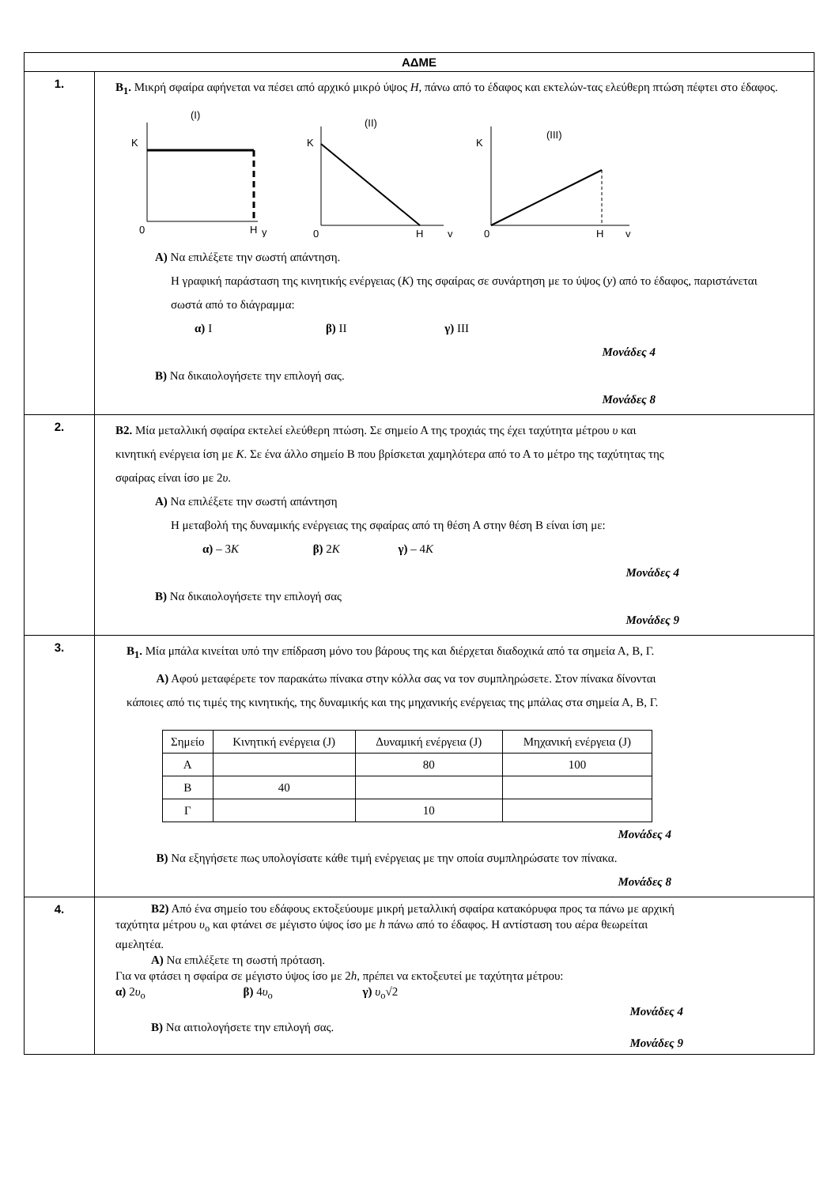| ΑΔΜΕ | |
| --- | --- |
| 1. | Β<sub>1</sub>. Μικρή σφαίρα αφήνεται να πέσει από αρχικό μικρό ύψος H , πάνω από το έδαφος και εκτελών-τας ελεύθερη πτώση πέφτει στο έδαφος. (I) K 0 H y (II) K 0 H y (III) K 0 H y Α) Να επιλέξετε την σωστή απάντηση. Η γραφική παράσταση της κινητικής ενέργειας ( K ) της σφαίρας σε συνάρτηση με το ύψος ( y ) από το έδαφος, παριστάνεται σωστά από το διάγραμμα: α) I β) II γ) III Μονάδες 4 Β) Να δικαιολογήσετε την επιλογή σας. Μονάδες 8 |
| 2. | Β2. Μία μεταλλική σφαίρα εκτελεί ελεύθερη πτώση. Σε σημείο Α της τροχιάς της έχει ταχύτητα μέτρου υ και κινητική ενέργεια ίση με Κ . Σε ένα άλλο σημείο Β που βρίσκεται χαμηλότερα από το Α το μέτρο της ταχύτητας της σφαίρας είναι ίσο με 2 υ . Α) Να επιλέξετε την σωστή απάντηση Η μεταβολή της δυναμικής ενέργειας της σφαίρας από τη θέση Α στην θέση Β είναι ίση με: α) – 3 K β) 2 K γ) – 4 K Μονάδες 4 Β) Να δικαιολογήσετε την επιλογή σας Μονάδες 9 |
| 3. | Β<sub>1</sub>. Μία μπάλα κινείται υπό την επίδραση μόνο του βάρους της και διέρχεται διαδοχικά από τα σημεία Α, Β, Γ. Α) Αφού μεταφέρετε τον παρακάτω πίνακα στην κόλλα σας να τον συμπληρώσετε. Στον πίνακα δίνονται κάποιες από τις τιμές της κινητικής, της δυναμικής και της μηχανικής ενέργειας της μπάλας στα σημεία Α, Β, Γ. / Σημείο / Κινητική ενέργεια (J) / Δυναμική ενέργεια (J) / Μηχανική ενέργεια (J) / / --- / --- / --- / --- / / Α / / 80 / 100 / / Β / 40 / / / / Γ / / 10 / / Μονάδες 4 Β) Να εξηγήσετε πως υπολογίσατε κάθε τιμή ενέργειας με την οποία συμπληρώσατε τον πίνακα. Μονάδες 8 |
| 4. | Β2) Από ένα σημείο του εδάφους εκτοξεύουμε μικρή μεταλλική σφαίρα κατακόρυφα προς τα πάνω με αρχική ταχύτητα μέτρου υ<sub>ο</sub> και φτάνει σε μέγιστο ύψος ίσο με h πάνω από το έδαφος. Η αντίσταση του αέρα θεωρείται αμελητέα. Α) Να επιλέξετε τη σωστή πρόταση. Για να φτάσει η σφαίρα σε μέγιστο ύψος ίσο με 2 h , πρέπει να εκτοξευτεί με ταχύτητα μέτρου: α) 2 υ<sub>ο</sub> β) 4 υ<sub>ο</sub> γ) υ<sub>ο</sub>√2 Μονάδες 4 Β) Να αιτιολογήσετε την επιλογή σας. Μονάδες 9 |